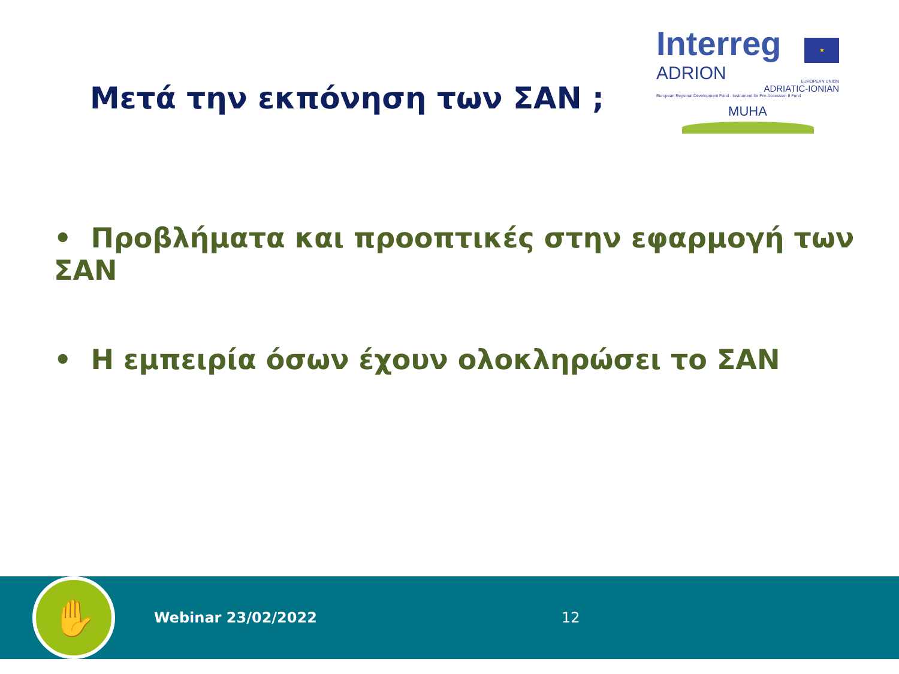Μετά την εκπόνηση των ΣΑΝ ;
Interreg ★
ADRION EUROPEAN UNION
ADRIATIC-IONIAN
European Regional Development Fund - Instrument for Pre-Accession II Fund
MUHA
• Προβλήματα και προοπτικές στην εφαρμογή των ΣΑΝ
• Η εμπειρία όσων έχουν ολοκληρώσει το ΣΑΝ
✋
Webinar 23/02/2022 12